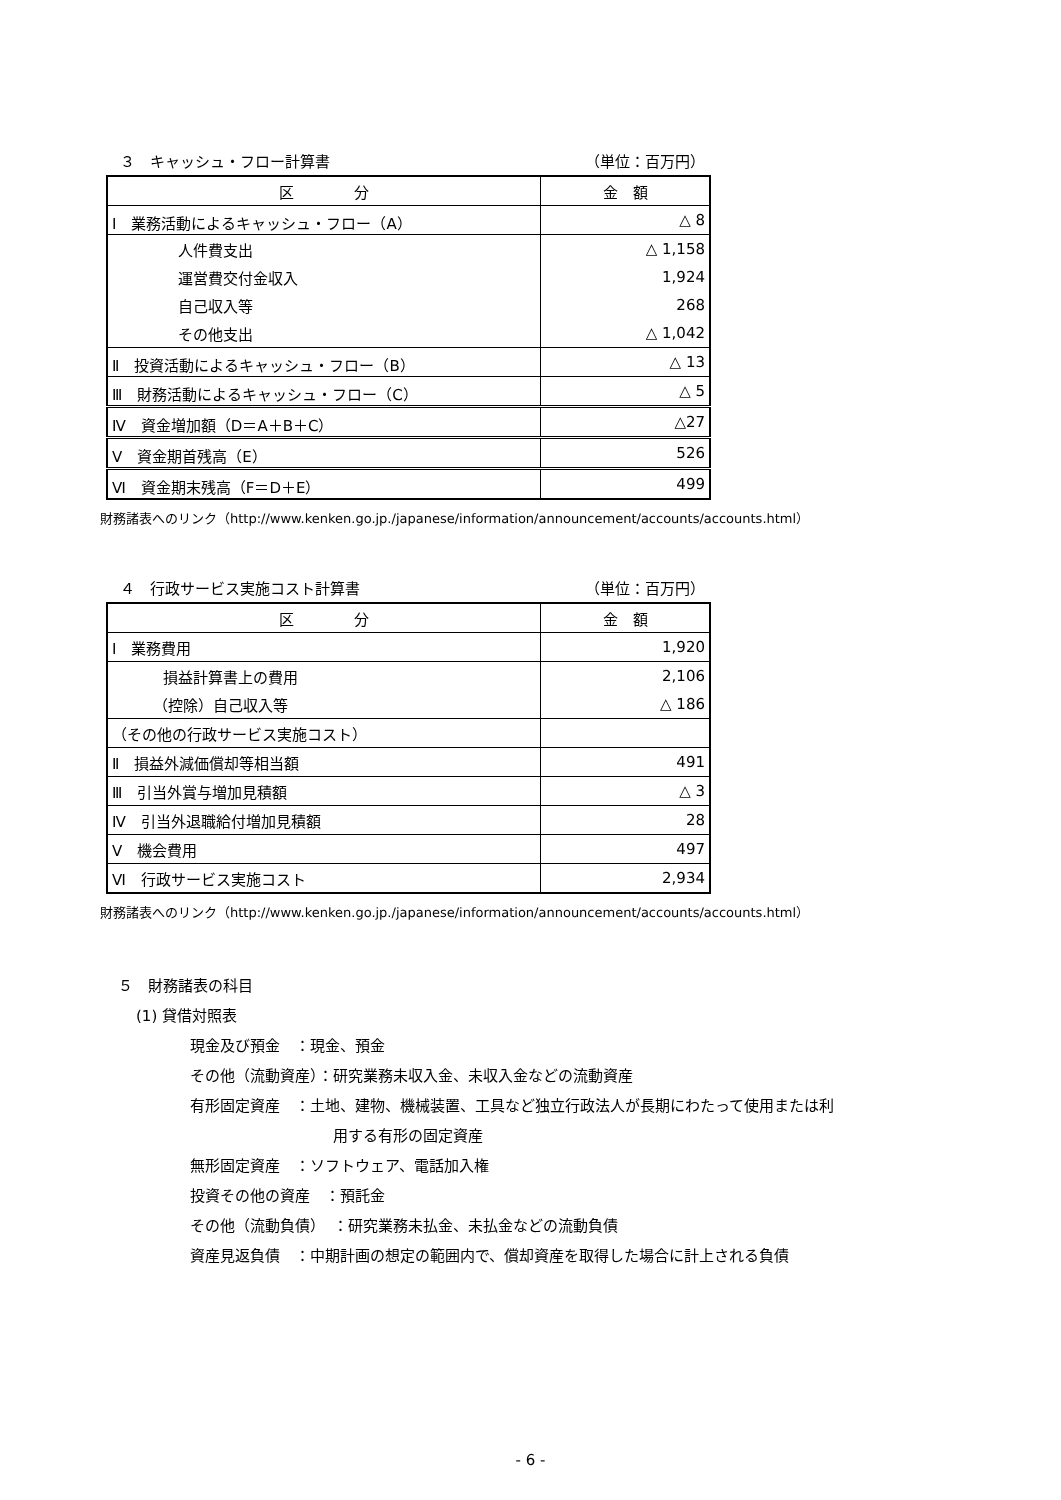３　キャッシュ・フロー計算書 （単位：百万円）
| 区 分 | 金 額 |
| --- | --- |
| Ⅰ 業務活動によるキャッシュ・フロー（A） | △ 8 |
| 人件費支出 | △ 1,158 |
| 運営費交付金収入 | 1,924 |
| 自己収入等 | 268 |
| その他支出 | △ 1,042 |
| Ⅱ 投資活動によるキャッシュ・フロー（B） | △ 13 |
| Ⅲ 財務活動によるキャッシュ・フロー（C） | △ 5 |
| Ⅳ 資金増加額（D＝A＋B＋C） | △27 |
| Ⅴ 資金期首残高（E） | 526 |
| Ⅵ 資金期末残高（F＝D＋E） | 499 |
財務諸表へのリンク（http://www.kenken.go.jp./japanese/information/announcement/accounts/accounts.html）
４　行政サービス実施コスト計算書 （単位：百万円）
| 区 分 | 金 額 |
| --- | --- |
| Ⅰ 業務費用 | 1,920 |
| 損益計算書上の費用 | 2,106 |
| （控除）自己収入等 | △ 186 |
| （その他の行政サービス実施コスト） | |
| Ⅱ 損益外減価償却等相当額 | 491 |
| Ⅲ 引当外賞与増加見積額 | △ 3 |
| Ⅳ 引当外退職給付増加見積額 | 28 |
| Ⅴ 機会費用 | 497 |
| Ⅵ 行政サービス実施コスト | 2,934 |
財務諸表へのリンク（http://www.kenken.go.jp./japanese/information/announcement/accounts/accounts.html）
５　財務諸表の科目
(1) 貸借対照表
現金及び預金　：現金、預金
その他（流動資産）：研究業務未収入金、未収入金などの流動資産
有形固定資産　：土地、建物、機械装置、工具など独立行政法人が長期にわたって使用または利
用する有形の固定資産
無形固定資産　：ソフトウェア、電話加入権
投資その他の資産　：預託金
その他（流動負債）　：研究業務未払金、未払金などの流動負債
資産見返負債　：中期計画の想定の範囲内で、償却資産を取得した場合に計上される負債
- 6 -